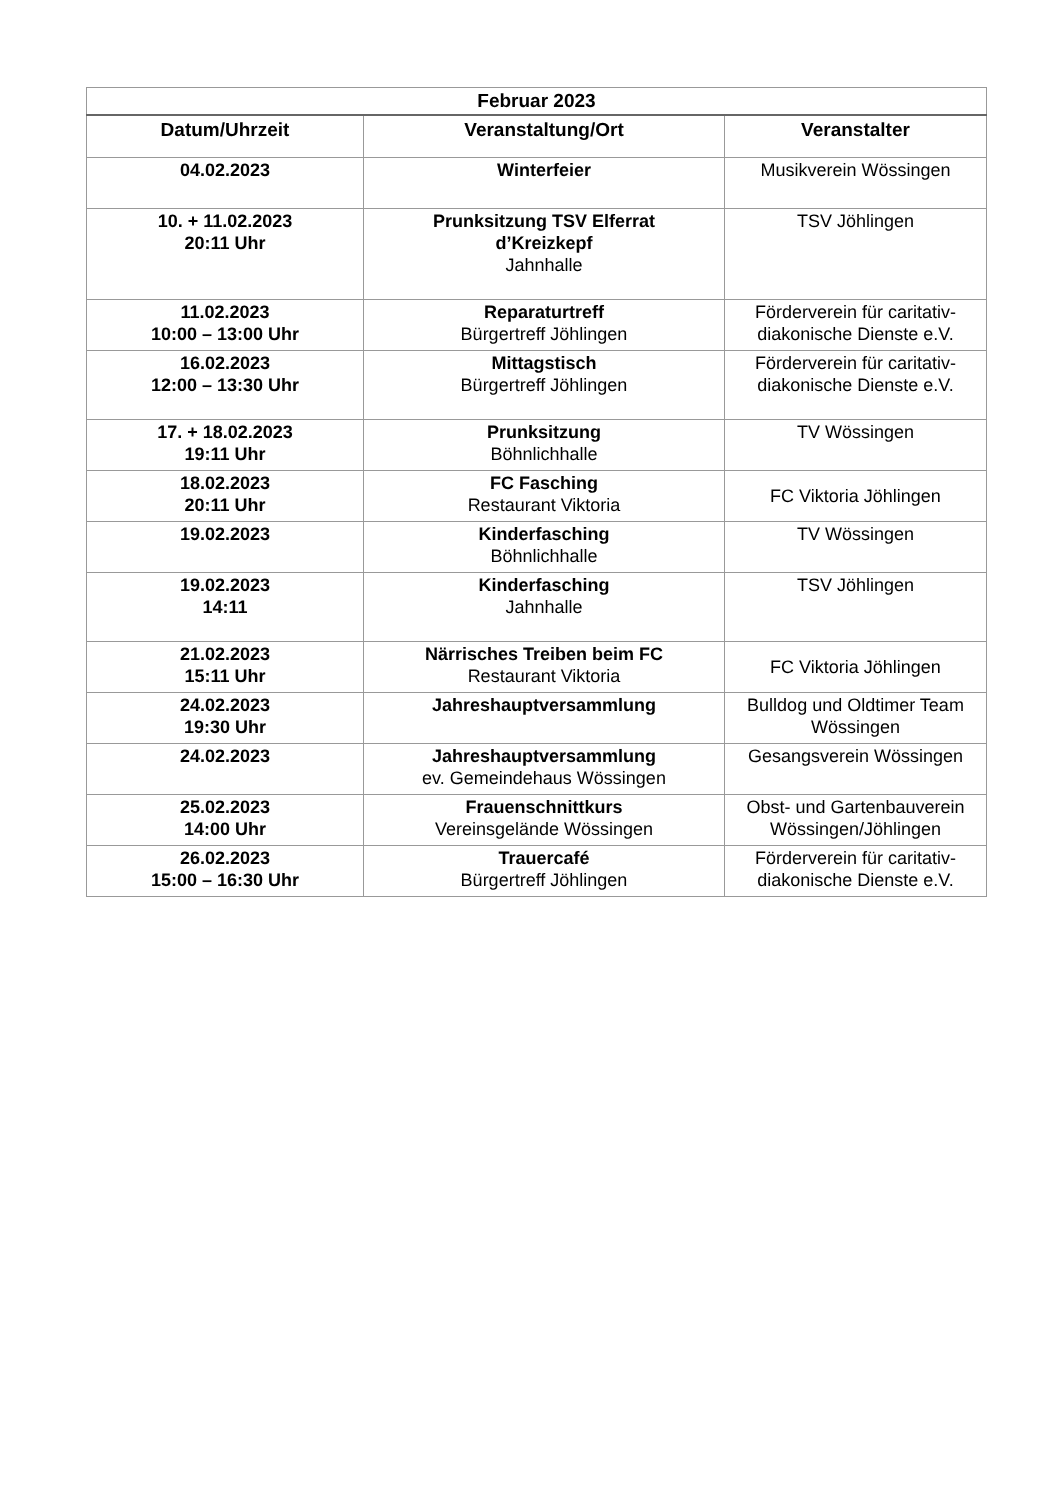| Februar 2023 | | |
| --- | --- | --- |
| Datum/Uhrzeit | Veranstaltung/Ort | Veranstalter |
| 04.02.2023 | Winterfeier | Musikverein Wössingen |
| 10. + 11.02.2023 20:11 Uhr | Prunksitzung TSV Elferrat d’Kreizkepf Jahnhalle | TSV Jöhlingen |
| 11.02.2023 10:00 – 13:00 Uhr | Reparaturtreff Bürgertreff Jöhlingen | Förderverein für caritativ-diakonische Dienste e.V. |
| 16.02.2023 12:00 – 13:30 Uhr | Mittagstisch Bürgertreff Jöhlingen | Förderverein für caritativ-diakonische Dienste e.V. |
| 17. + 18.02.2023 19:11 Uhr | Prunksitzung Böhnlichhalle | TV Wössingen |
| 18.02.2023 20:11 Uhr | FC Fasching Restaurant Viktoria | FC Viktoria Jöhlingen |
| 19.02.2023 | Kinderfasching Böhnlichhalle | TV Wössingen |
| 19.02.2023 14:11 | Kinderfasching Jahnhalle | TSV Jöhlingen |
| 21.02.2023 15:11 Uhr | Närrisches Treiben beim FC Restaurant Viktoria | FC Viktoria Jöhlingen |
| 24.02.2023 19:30 Uhr | Jahreshauptversammlung | Bulldog und Oldtimer Team Wössingen |
| 24.02.2023 | Jahreshauptversammlung ev. Gemeindehaus Wössingen | Gesangsverein Wössingen |
| 25.02.2023 14:00 Uhr | Frauenschnittkurs Vereinsgelände Wössingen | Obst- und Gartenbauverein Wössingen/Jöhlingen |
| 26.02.2023 15:00 – 16:30 Uhr | Trauercafé Bürgertreff Jöhlingen | Förderverein für caritativ-diakonische Dienste e.V. |